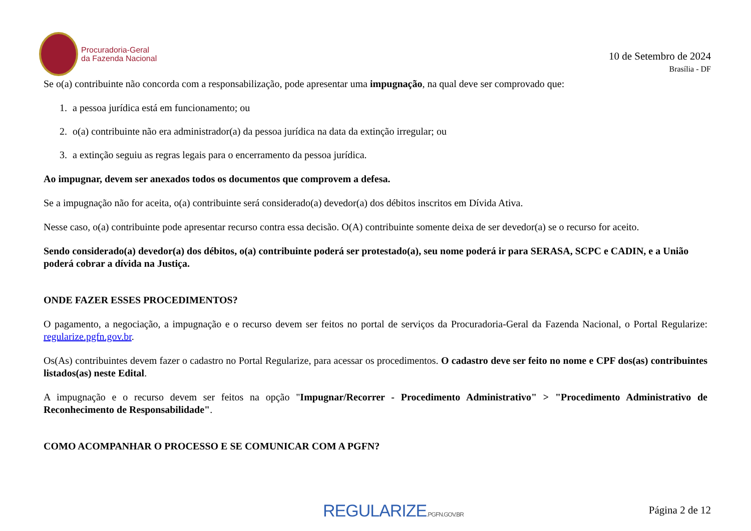Procuradoria-Geral
da Fazenda Nacional
10 de Setembro de 2024
Brasília - DF
Se o(a) contribuinte não concorda com a responsabilização, pode apresentar uma impugnação, na qual deve ser comprovado que:
1. a pessoa jurídica está em funcionamento; ou
2. o(a) contribuinte não era administrador(a) da pessoa jurídica na data da extinção irregular; ou
3. a extinção seguiu as regras legais para o encerramento da pessoa jurídica.
Ao impugnar, devem ser anexados todos os documentos que comprovem a defesa.
Se a impugnação não for aceita, o(a) contribuinte será considerado(a) devedor(a) dos débitos inscritos em Dívida Ativa.
Nesse caso, o(a) contribuinte pode apresentar recurso contra essa decisão. O(A) contribuinte somente deixa de ser devedor(a) se o recurso for aceito.
Sendo considerado(a) devedor(a) dos débitos, o(a) contribuinte poderá ser protestado(a), seu nome poderá ir para SERASA, SCPC e CADIN, e a União poderá cobrar a dívida na Justiça.
ONDE FAZER ESSES PROCEDIMENTOS?
O pagamento, a negociação, a impugnação e o recurso devem ser feitos no portal de serviços da Procuradoria-Geral da Fazenda Nacional, o Portal Regularize: regularize.pgfn.gov.br.
Os(As) contribuintes devem fazer o cadastro no Portal Regularize, para acessar os procedimentos. O cadastro deve ser feito no nome e CPF dos(as) contribuintes listados(as) neste Edital.
A impugnação e o recurso devem ser feitos na opção "Impugnar/Recorrer - Procedimento Administrativo" > "Procedimento Administrativo de Reconhecimento de Responsabilidade".
COMO ACOMPANHAR O PROCESSO E SE COMUNICAR COM A PGFN?
REGULARIZE.PGFN.GOV.BR Página 2 de 12